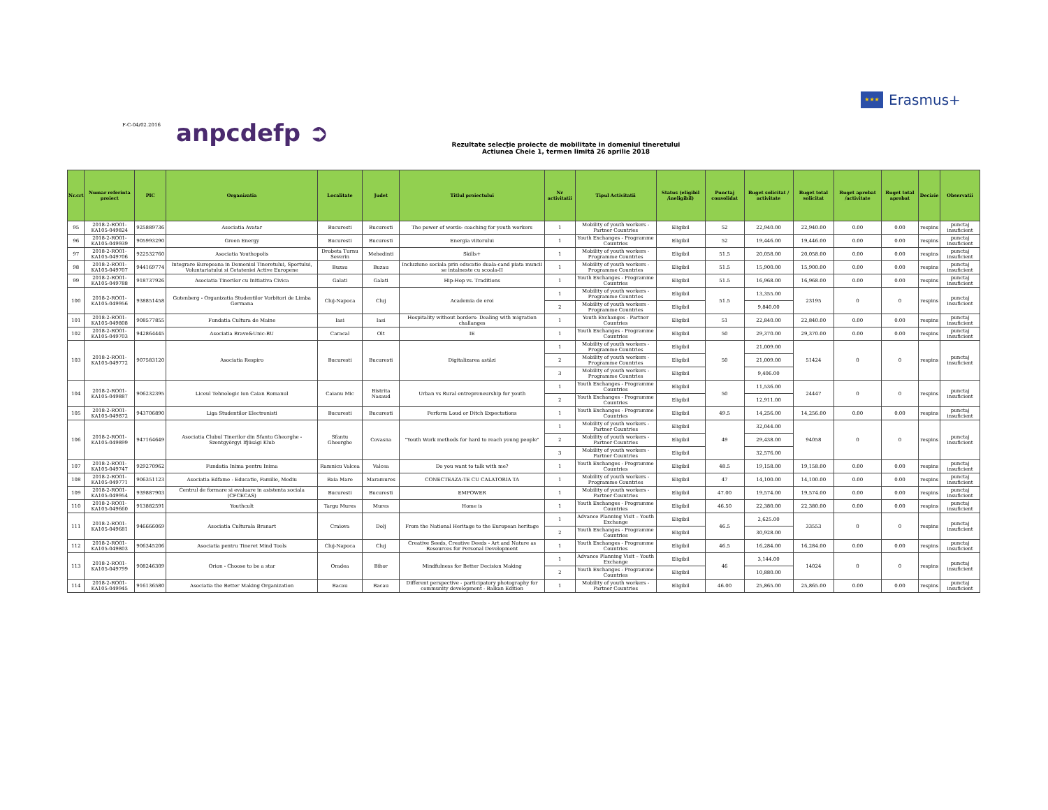★★★
Erasmus+
F-C-04/02.2016 anpcdefp ➲
Rezultate selecţie proiecte de mobilitate in domeniul tineretului
Actiunea Cheie 1, termen limită 26 aprilie 2018
| Nr.crt | Numar referinta proiect | PIC | Organizatia | Localitate | Judet | Titlul proiectului | Nr activitatii | Tipul Activitatii | Status (eligibil /ineligibil) | Punctaj consolidat | Buget solicitat / activitate | Buget total solicitat | Buget aprobat /activitate | Buget total aprobat | Decizie | Observatii |
| --- | --- | --- | --- | --- | --- | --- | --- | --- | --- | --- | --- | --- | --- | --- | --- | --- |
| 95 | 2018-2-RO01-KA105-049824 | 925889736 | Asociatia Avatar | Bucuresti | Bucuresti | The power of words- coaching for youth workers | 1 | Mobility of youth workers - Partner Countries | Eligibil | 52 | 22,940.00 | 22,940.00 | 0.00 | 0.00 | respins | punctaj insuficient |
| 96 | 2018-2-RO01-KA105-049939 | 905993290 | Green Energy | Bucuresti | Bucuresti | Energia viitorului | 1 | Youth Exchanges - Programme Countries | Eligibil | 52 | 19,446.00 | 19,446.00 | 0.00 | 0.00 | respins | punctaj insuficient |
| 97 | 2018-2-RO01-KA105-049706 | 922532760 | Asociatia Youthopolis | Drobeta Turnu Severin | Mehedinti | Skills+ | 1 | Mobility of youth workers - Programme Countries | Eligibil | 51.5 | 20,058.00 | 20,058.00 | 0.00 | 0.00 | respins | punctaj insuficient |
| 98 | 2018-2-RO01-KA105-049707 | 944169774 | Integrare Europeana in Domeniul Tineretului, Sportului, Voluntariatului si Cetateniei Active Europene | Buzau | Buzau | Incluziune sociala prin educatie duala-cand piata muncii se intalneste cu scoala-II | 1 | Mobility of youth workers - Programme Countries | Eligibil | 51.5 | 15,900.00 | 15,900.00 | 0.00 | 0.00 | respins | punctaj insuficient |
| 99 | 2018-2-RO01-KA105-049788 | 918737926 | Asociatia Tinerilor cu Initiativa Civica | Galati | Galati | Hip-Hop vs. Traditions | 1 | Youth Exchanges - Programme Countries | Eligibil | 51.5 | 16,968.00 | 16,968.00 | 0.00 | 0.00 | respins | punctaj insuficient |
| 100 | 2018-2-RO01-KA105-049956 | 938851458 | Gutenberg - Organizatia Studentilor Vorbitori de Limba Germana | Cluj-Napoca | Cluj | Academia de eroi | 1 | Mobility of youth workers - Programme Countries | Eligibil | 51.5 | 13,355.00 | 23195 | 0 | 0 | respins | punctaj insuficient |
| | | | | | | | 2 | Mobility of youth workers - Programme Countries | Eligibil | | 9,840.00 | | | | | |
| 101 | 2018-2-RO01-KA105-049808 | 908577855 | Fundatia Cultura de Maine | Iasi | Iasi | Hospitality without borders: Dealing with migration challanges | 1 | Youth Exchanges - Partner Countries | Eligibil | 51 | 22,840.00 | 22,840.00 | 0.00 | 0.00 | respins | punctaj insuficient |
| 102 | 2018-2-RO01-KA105-049703 | 942864445 | Asociatia Brave&Unic-BU | Caracal | Olt | IE | 1 | Youth Exchanges - Programme Countries | Eligibil | 50 | 29,370.00 | 29,370.00 | 0.00 | 0.00 | respins | punctaj insuficient |
| 103 | 2018-2-RO01-KA105-049772 | 907583120 | Asociatia Respiro | Bucuresti | Bucuresti | Digitalizarea astăzi | 1 | Mobility of youth workers - Programme Countries | Eligibil | 50 | 21,009.00 | 51424 | 0 | 0 | respins | punctaj insuficient |
| | | | | | | | 2 | Mobility of youth workers - Programme Countries | Eligibil | | 21,009.00 | | | | | |
| | | | | | | | 3 | Mobility of youth workers - Programme Countries | Eligibil | | 9,406.00 | | | | | |
| 104 | 2018-2-RO01-KA105-049887 | 906232395 | Liceul Tehnologic Ion Caian Romanul | Caianu Mic | Bistrita Nasaud | Urban vs Rural entrepreneurship for youth | 1 | Youth Exchanges - Programme Countries | Eligibil | 50 | 11,536.00 | 24447 | 0 | 0 | respins | punctaj insuficient |
| | | | | | | | 2 | Youth Exchanges - Programme Countries | Eligibil | | 12,911.00 | | | | | |
| 105 | 2018-2-RO01-KA105-049872 | 943706890 | Liga Studentilor Electronisti | Bucuresti | Bucuresti | Perform Loud or Ditch Expectations | 1 | Youth Exchanges - Programme Countries | Eligibil | 49.5 | 14,256.00 | 14,256.00 | 0.00 | 0.00 | respins | punctaj insuficient |
| 106 | 2018-2-RO01-KA105-049899 | 947164649 | Asociatia Clubul Tinerilor din Sfantu Gheorghe - Szentgyörgyi Ifjúsági Klub | Sfantu Gheorghe | Covasna | "Youth Work methods for hard to reach young people" | 1 | Mobility of youth workers - Partner Countries | Eligibil | 49 | 32,044.00 | 94058 | 0 | 0 | respins | punctaj insuficient |
| | | | | | | | 2 | Mobility of youth workers - Partner Countries | Eligibil | | 29,438.00 | | | | | |
| | | | | | | | 3 | Mobility of youth workers - Partner Countries | Eligibil | | 32,576.00 | | | | | |
| 107 | 2018-2-RO01-KA105-049747 | 929270962 | Fundatia Inima pentru Inima | Ramnicu Valcea | Valcea | Do you want to talk with me? | 1 | Youth Exchanges - Programme Countries | Eligibil | 48.5 | 19,158.00 | 19,158.00 | 0.00 | 0.00 | respins | punctaj insuficient |
| 108 | 2018-2-RO01-KA105-049771 | 906351123 | Asociatia Edfame - Educatie, Familie, Mediu | Baia Mare | Maramures | CONECTEAZA-TE CU CALATORIA TA | 1 | Mobility of youth workers - Programme Countries | Eligibil | 47 | 14,100.00 | 14,100.00 | 0.00 | 0.00 | respins | punctaj insuficient |
| 109 | 2018-2-RO01-KA105-049954 | 939887903 | Centrul de formare si evaluare in asistenta sociala (CFCECAS) | Bucuresti | Bucuresti | EMPOWER | 1 | Mobility of youth workers - Partner Countries | Eligibil | 47.00 | 19,574.00 | 19,574.00 | 0.00 | 0.00 | respins | punctaj insuficient |
| 110 | 2018-2-RO01-KA105-049660 | 913882591 | Youthcult | Targu Mures | Mures | Home is | 1 | Youth Exchanges - Programme Countries | Eligibil | 46.50 | 22,380.00 | 22,380.00 | 0.00 | 0.00 | respins | punctaj insuficient |
| 111 | 2018-2-RO01-KA105-049681 | 946666069 | Asociatia Culturala Branart | Craiova | Dolj | From the National Heritage to the European heritage | 1 | Advance Planning Visit – Youth Exchange | Eligibil | 46.5 | 2,625.00 | 33553 | 0 | 0 | respins | punctaj insuficient |
| | | | | | | | 2 | Youth Exchanges - Programme Countries | Eligibil | | 30,928.00 | | | | | |
| 112 | 2018-2-RO01-KA105-049803 | 906345206 | Asociatia pentru Tineret Mind Tools | Cluj-Napoca | Cluj | Creative Seeds, Creative Deeds - Art and Nature as Resources for Personal Development | 1 | Youth Exchanges - Programme Countries | Eligibil | 46.5 | 16,284.00 | 16,284.00 | 0.00 | 0.00 | respins | punctaj insuficient |
| 113 | 2018-2-RO01-KA105-049799 | 908246309 | Orion - Choose to be a star | Oradea | Bihor | Mindfulness for Better Decision Making | 1 | Advance Planning Visit – Youth Exchange | Eligibil | 46 | 3,144.00 | 14024 | 0 | 0 | respins | punctaj insuficient |
| | | | | | | | 2 | Youth Exchanges - Programme Countries | Eligibil | | 10,880.00 | | | | | |
| 114 | 2018-2-RO01-KA105-049945 | 916136580 | Asociatia the Better Making Organization | Bacau | Bacau | Different perspective - participatory photography for community development - Balkan Edition | 1 | Mobility of youth workers - Partner Countries | Eligibil | 46.00 | 25,865.00 | 25,865.00 | 0.00 | 0.00 | respins | punctaj insuficient |